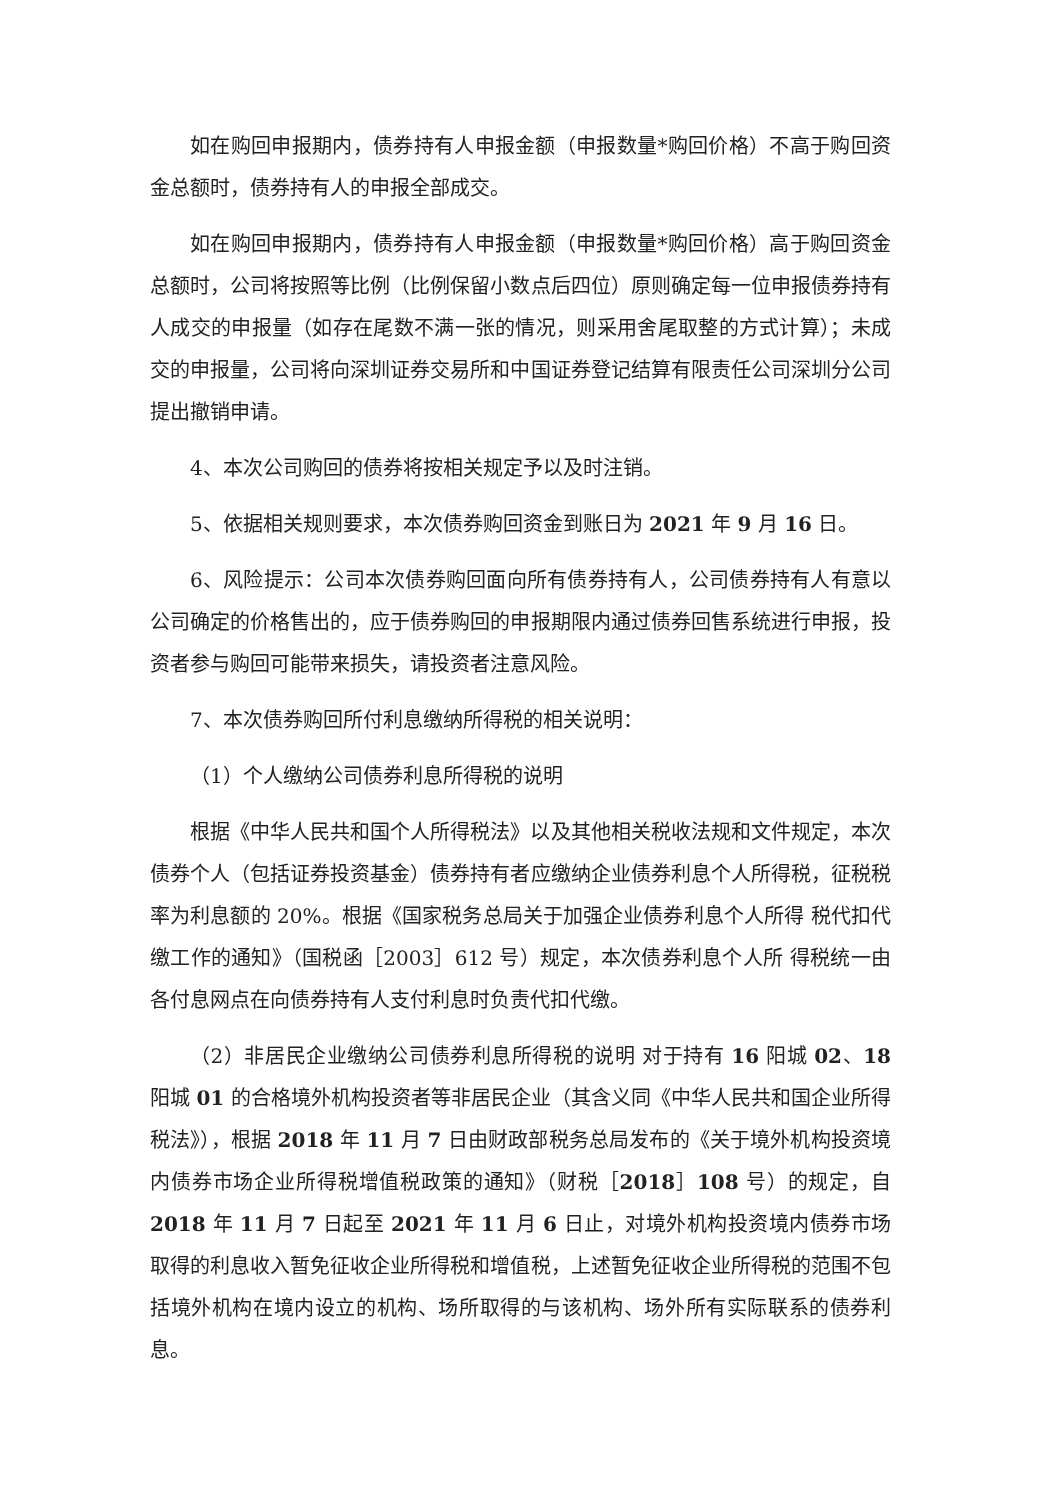如在购回申报期内，债券持有人申报金额（申报数量*购回价格）不高于购回资金总额时，债券持有人的申报全部成交。
如在购回申报期内，债券持有人申报金额（申报数量*购回价格）高于购回资金总额时，公司将按照等比例（比例保留小数点后四位）原则确定每一位申报债券持有人成交的申报量（如存在尾数不满一张的情况，则采用舍尾取整的方式计算）；未成交的申报量，公司将向深圳证券交易所和中国证券登记结算有限责任公司深圳分公司提出撤销申请。
4、本次公司购回的债券将按相关规定予以及时注销。
5、依据相关规则要求，本次债券购回资金到账日为 2021 年 9 月 16 日。
6、风险提示：公司本次债券购回面向所有债券持有人，公司债券持有人有意以公司确定的价格售出的，应于债券购回的申报期限内通过债券回售系统进行申报，投资者参与购回可能带来损失，请投资者注意风险。
7、本次债券购回所付利息缴纳所得税的相关说明：
（1）个人缴纳公司债券利息所得税的说明
根据《中华人民共和国个人所得税法》以及其他相关税收法规和文件规定，本次债券个人（包括证券投资基金）债券持有者应缴纳企业债券利息个人所得税，征税税率为利息额的 20%。根据《国家税务总局关于加强企业债券利息个人所得 税代扣代缴工作的通知》（国税函［2003］612 号）规定，本次债券利息个人所 得税统一由各付息网点在向债券持有人支付利息时负责代扣代缴。
（2）非居民企业缴纳公司债券利息所得税的说明 对于持有 16 阳城 02、18 阳城 01 的合格境外机构投资者等非居民企业（其含义同《中华人民共和国企业所得税法》），根据 2018 年 11 月 7 日由财政部税务总局发布的《关于境外机构投资境内债券市场企业所得税增值税政策的通知》（财税［2018］108 号）的规定，自 2018 年 11 月 7 日起至 2021 年 11 月 6 日止，对境外机构投资境内债券市场取得的利息收入暂免征收企业所得税和增值税，上述暂免征收企业所得税的范围不包括境外机构在境内设立的机构、场所取得的与该机构、场外所有实际联系的债券利息。